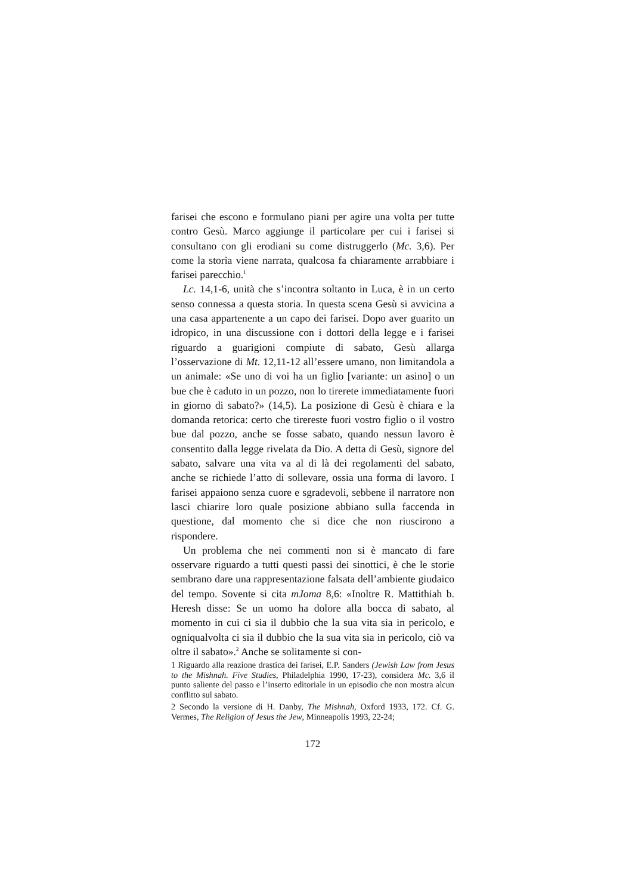farisei che escono e formulano piani per agire una volta per tutte contro Gesù. Marco aggiunge il particolare per cui i farisei si consultano con gli erodiani su come distruggerlo (Mc. 3,6). Per come la storia viene narrata, qualcosa fa chiaramente arrabbiare i farisei parecchio.<sup>1</sup>
Lc. 14,1-6, unità che s’incontra soltanto in Luca, è in un certo senso connessa a questa storia. In questa scena Gesù si avvicina a una casa appartenente a un capo dei farisei. Dopo aver guarito un idropico, in una discussione con i dottori della legge e i farisei riguardo a guarigioni compiute di sabato, Gesù allarga l’osservazione di Mt. 12,11-12 all’essere umano, non limitandola a un animale: «Se uno di voi ha un figlio [variante: un asino] o un bue che è caduto in un pozzo, non lo tirerete immediatamente fuori in giorno di sabato?» (14,5). La posizione di Gesù è chiara e la domanda retorica: certo che tirereste fuori vostro figlio o il vostro bue dal pozzo, anche se fosse sabato, quando nessun lavoro è consentito dalla legge rivelata da Dio. A detta di Gesù, signore del sabato, salvare una vita va al di là dei regolamenti del sabato, anche se richiede l’atto di sollevare, ossia una forma di lavoro. I farisei appaiono senza cuore e sgradevoli, sebbene il narratore non lasci chiarire loro quale posizione abbiano sulla faccenda in questione, dal momento che si dice che non riuscirono a rispondere.
Un problema che nei commenti non si è mancato di fare osservare riguardo a tutti questi passi dei sinottici, è che le storie sembrano dare una rappresentazione falsata dell’ambiente giudaico del tempo. Sovente si cita mJoma 8,6: «Inoltre R. Mattithiah b. Heresh disse: Se un uomo ha dolore alla bocca di sabato, al momento in cui ci sia il dubbio che la sua vita sia in pericolo, e ogniqualvolta ci sia il dubbio che la sua vita sia in pericolo, ciò va oltre il sabato».<sup>2</sup> Anche se solitamente si con-
1 Riguardo alla reazione drastica dei farisei, E.P. Sanders (Jewish Law from Jesus to the Mishnah. Five Studies, Philadelphia 1990, 17-23), considera Mc. 3,6 il punto saliente del passo e l’inserto editoriale in un episodio che non mostra alcun conflitto sul sabato.
2 Secondo la versione di H. Danby, The Mishnah, Oxford 1933, 172. Cf. G. Vermes, The Religion of Jesus the Jew, Minneapolis 1993, 22-24;
172